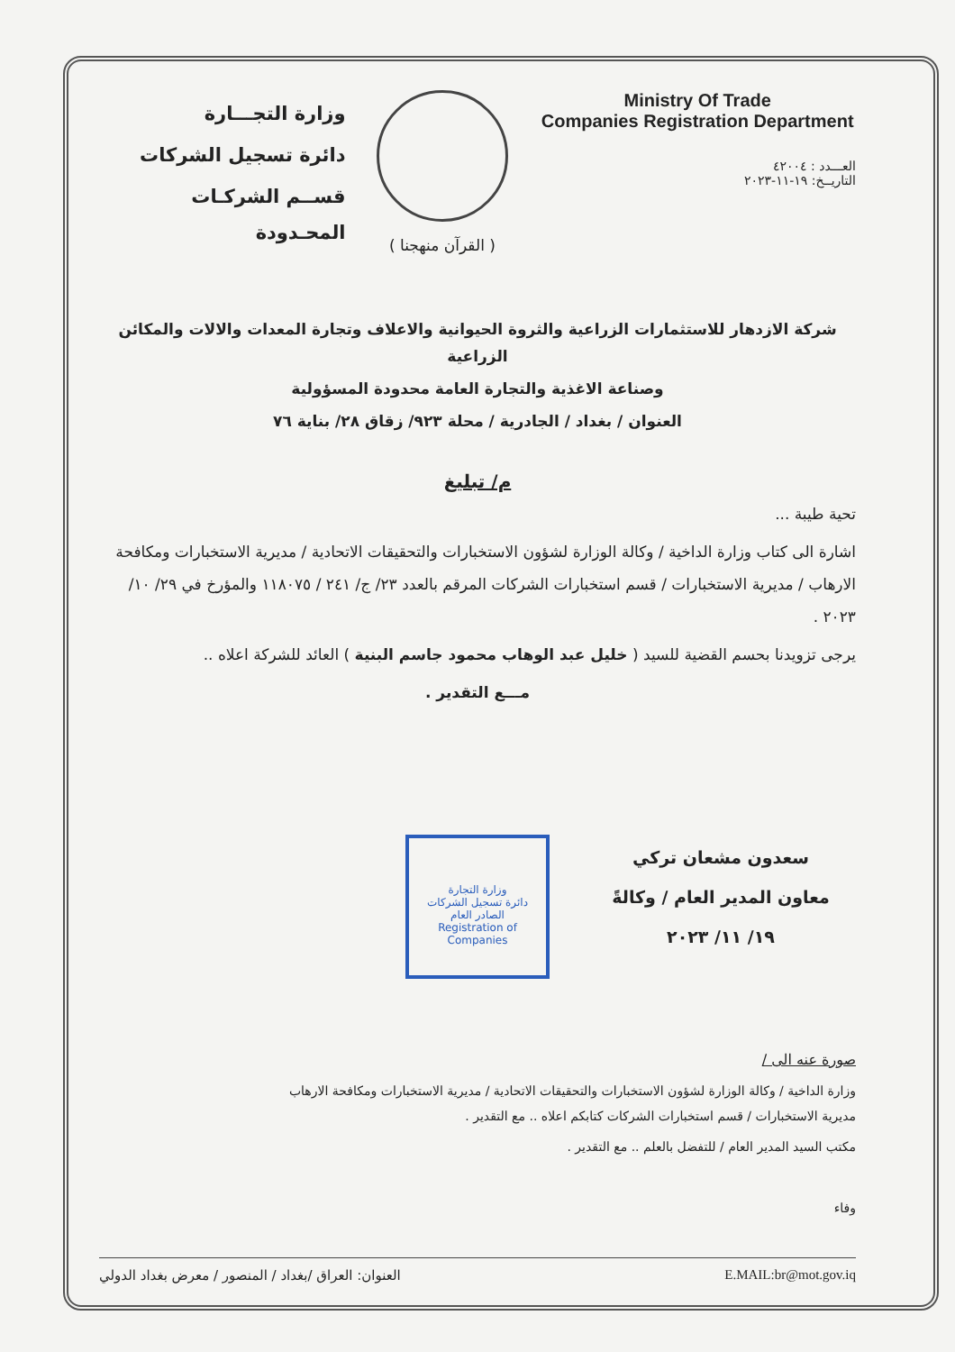وزارة التجـــارة
دائرة تسجيل الشركات
قســم الشركـات المحـدودة
( القرآن منهجنا )
Ministry Of Trade
Companies Registration Department
العـــدد : ٤٢٠٠٤
التاريــخ: ١٩-١١-٢٠٢٣
شركة الازدهار للاستثمارات الزراعية والثروة الحيوانية والاعلاف وتجارة المعدات والالات والمكائن الزراعية
وصناعة الاغذية والتجارة العامة محدودة المسؤولية
العنوان / بغداد / الجادرية / محلة ٩٢٣/ زقاق ٢٨/ بناية ٧٦
م/ تبليغ
تحية طيبة ...
اشارة الى كتاب وزارة الداخية / وكالة الوزارة لشؤون الاستخبارات والتحقيقات الاتحادية / مديرية الاستخبارات ومكافحة الارهاب / مديرية الاستخبارات / قسم استخبارات الشركات المرقم بالعدد ٢٣/ ج/ ٢٤١ / ١١٨٠٧٥ والمؤرخ في ٢٩/ ١٠/ ٢٠٢٣ .
يرجى تزويدنا بحسم القضية للسيد ( خليل عبد الوهاب محمود جاسم البنية ) العائد للشركة اعلاه ..
مـــع التقدير .
وزارة التجارة
دائرة تسجيل الشركات
الصادر العام
Registration of Companies
سعدون مشعان تركي
معاون المدير العام / وكالةً
١٩/ ١١/ ٢٠٢٣
صورة عنه الى /
وزارة الداخية / وكالة الوزارة لشؤون الاستخبارات والتحقيقات الاتحادية / مديرية الاستخبارات ومكافحة الارهاب
مديرية الاستخبارات / قسم استخبارات الشركات كتابكم اعلاه .. مع التقدير .
مكتب السيد المدير العام / للتفضل بالعلم .. مع التقدير .
وفاء
العنوان: العراق /بغداد / المنصور / معرض بغداد الدولي E.MAIL:br@mot.gov.iq